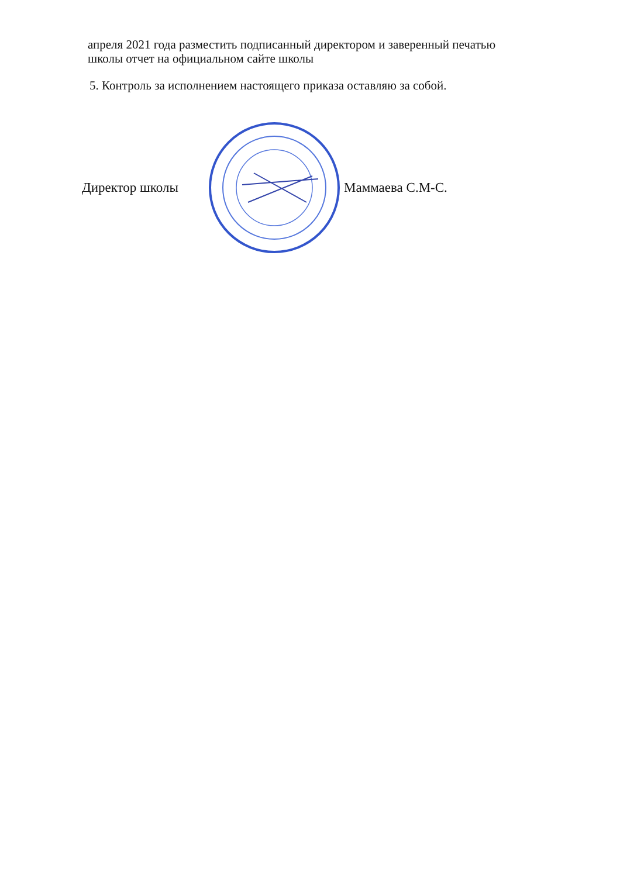апреля 2021 года разместить подписанный директором и заверенный печатью
школы отчет на официальном сайте школы
5. Контроль за исполнением настоящего приказа оставляю за собой.
Директор школы Маммаева С.М-С.